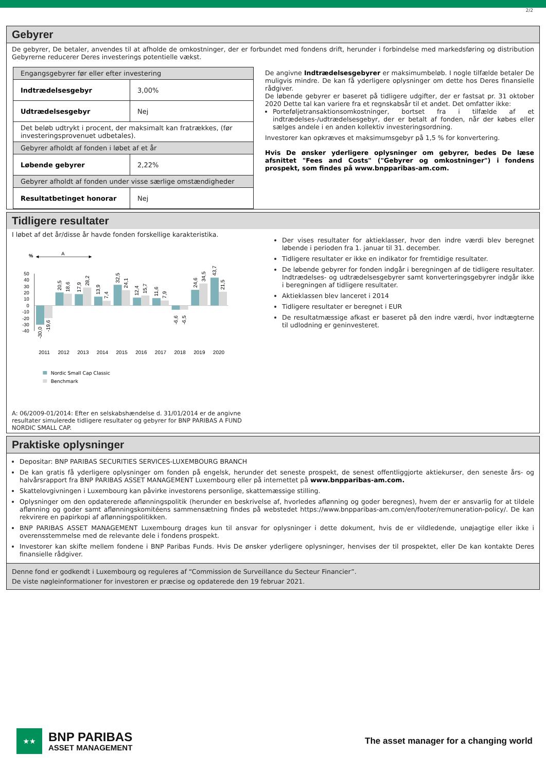2/2
Gebyrer
De gebyrer, De betaler, anvendes til at afholde de omkostninger, der er forbundet med fondens drift, herunder i forbindelse med markedsføring og distribution Gebyrerne reducerer Deres investerings potentielle vækst.
| Engangsgebyrer før eller efter investering | |
| Indtrædelsesgebyr | 3,00% |
| Udtrædelsesgebyr | Nej |
| Det beløb udtrykt i procent, der maksimalt kan fratrækkes, (før investeringsprovenuet udbetales). | |
| Gebyrer afholdt af fonden i løbet af et år | |
| Løbende gebyrer | 2,22% |
| Gebyrer afholdt af fonden under visse særlige omstændigheder | |
| Resultatbetinget honorar | Nej |
De angivne Indtrædelsesgebyrer er maksimumbeløb. I nogle tilfælde betaler De muligvis mindre. De kan få yderligere oplysninger om dette hos Deres finansielle rådgiver.
De løbende gebyrer er baseret på tidligere udgifter, der er fastsat pr. 31 oktober 2020 Dette tal kan variere fra et regnskabsår til et andet. Det omfatter ikke:
Porteføljetransaktionsomkostninger, bortset fra i tilfælde af et indtrædelses-/udtrædelsesgebyr, der er betalt af fonden, når der købes eller sælges andele i en anden kollektiv investeringsordning.
Investorer kan opkræves et maksimumsgebyr på 1,5 % for konvertering.
Hvis De ønsker yderligere oplysninger om gebyrer, bedes De læse afsnittet "Fees and Costs" ("Gebyrer og omkostninger") i fondens prospekt, som findes på www.bnpparibas-am.com.
Tidligere resultater
I løbet af det år/disse år havde fonden forskellige karakteristika.
%
A
50
40
30
20
10
0
-10
-20
-30
-40
-30,0
-19,6
20,5
18,6
17,9
28,2
13,9
7,4
32,5
24,1
12,4
15,7
11,6
7,9
-6,6
-6,5
24,6
34,5
43,7
21,5
2011
2012
2013
2014
2015
2016
2017
2018
2019
2020
Nordic Small Cap Classic
Benchmark
A: 06/2009-01/2014: Efter en selskabshændelse d. 31/01/2014 er de angivne resultater simulerede tidligere resultater og gebyrer for BNP PARIBAS A FUND NORDIC SMALL CAP.
Der vises resultater for aktieklasser, hvor den indre værdi blev beregnet løbende i perioden fra 1. januar til 31. december.
Tidligere resultater er ikke en indikator for fremtidige resultater.
De løbende gebyrer for fonden indgår i beregningen af de tidligere resultater. Indtrædelses- og udtrædelsesgebyrer samt konverteringsgebyrer indgår ikke i beregningen af tidligere resultater.
Aktieklassen blev lanceret i 2014
Tidligere resultater er beregnet i EUR
De resultatmæssige afkast er baseret på den indre værdi, hvor indtægterne til udlodning er geninvesteret.
Praktiske oplysninger
Depositar: BNP PARIBAS SECURITIES SERVICES-LUXEMBOURG BRANCH
De kan gratis få yderligere oplysninger om fonden på engelsk, herunder det seneste prospekt, de senest offentliggjorte aktiekurser, den seneste års- og halvårsrapport fra BNP PARIBAS ASSET MANAGEMENT Luxembourg eller på internettet på www.bnpparibas-am.com.
Skattelovgivningen i Luxembourg kan påvirke investorens personlige, skattemæssige stilling.
Oplysninger om den opdatererede aflønningspolitik (herunder en beskrivelse af, hvorledes aflønning og goder beregnes), hvem der er ansvarlig for at tildele aflønning og goder samt aflønningskomitéens sammensætning findes på webstedet https://www.bnpparibas-am.com/en/footer/remuneration-policy/. De kan rekvirere en papirkopi af aflønningspolitikken.
BNP PARIBAS ASSET MANAGEMENT Luxembourg drages kun til ansvar for oplysninger i dette dokument, hvis de er vildledende, unøjagtige eller ikke i overensstemmelse med de relevante dele i fondens prospekt.
Investorer kan skifte mellem fondene i BNP Paribas Funds. Hvis De ønsker yderligere oplysninger, henvises der til prospektet, eller De kan kontakte Deres finansielle rådgiver.
Denne fond er godkendt i Luxembourg og reguleres af “Commission de Surveillance du Secteur Financier”.
De viste nøgleinformationer for investoren er præcise og opdaterede den 19 februar 2021.
★★
BNP PARIBAS
ASSET MANAGEMENT
The asset manager for a changing world